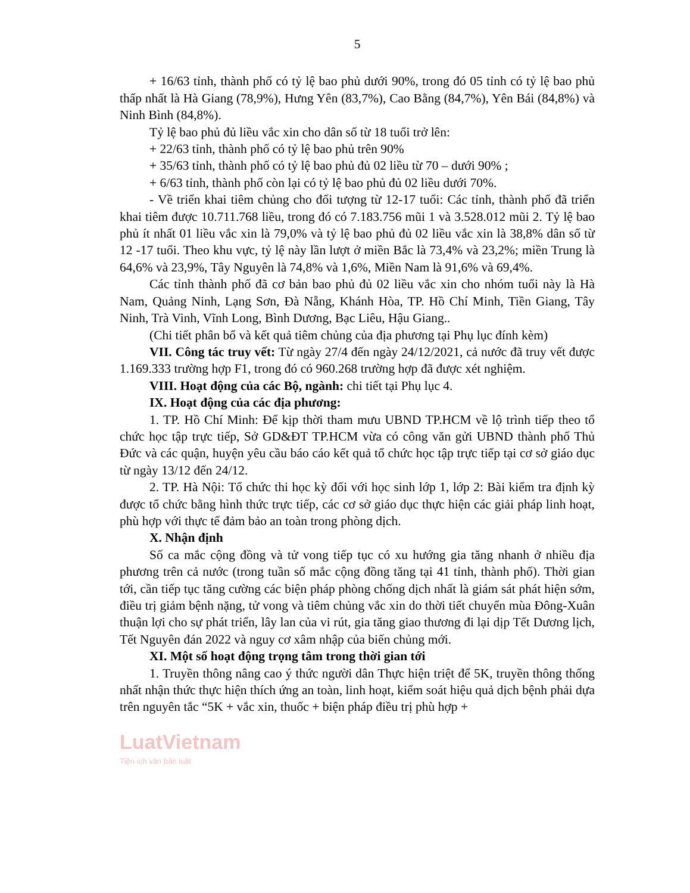5
+ 16/63 tỉnh, thành phố có tỷ lệ bao phủ dưới 90%, trong đó 05 tỉnh có tỷ lệ bao phủ thấp nhất là Hà Giang (78,9%), Hưng Yên (83,7%), Cao Bằng (84,7%), Yên Bái (84,8%) và Ninh Bình (84,8%).
Tỷ lệ bao phủ đủ liều vắc xin cho dân số từ 18 tuổi trở lên:
+ 22/63 tỉnh, thành phố có tỷ lệ bao phủ trên 90%
+ 35/63 tỉnh, thành phố có tỷ lệ bao phủ đủ 02 liều từ 70 – dưới 90% ;
+ 6/63 tỉnh, thành phố còn lại có tỷ lệ bao phủ đủ 02 liều dưới 70%.
- Về triển khai tiêm chủng cho đối tượng từ 12-17 tuổi: Các tỉnh, thành phố đã triển khai tiêm được 10.711.768 liều, trong đó có 7.183.756 mũi 1 và 3.528.012 mũi 2. Tỷ lệ bao phủ ít nhất 01 liều vắc xin là 79,0% và tỷ lệ bao phủ đủ 02 liều vắc xin là 38,8% dân số từ 12 -17 tuổi. Theo khu vực, tỷ lệ này lần lượt ở miền Bắc là 73,4% và 23,2%; miền Trung là 64,6% và 23,9%, Tây Nguyên là 74,8% và 1,6%, Miền Nam là 91,6% và 69,4%.
Các tỉnh thành phố đã cơ bản bao phủ đủ 02 liều vắc xin cho nhóm tuổi này là Hà Nam, Quảng Ninh, Lạng Sơn, Đà Nẵng, Khánh Hòa, TP. Hồ Chí Minh, Tiền Giang, Tây Ninh, Trà Vinh, Vĩnh Long, Bình Dương, Bạc Liêu, Hậu Giang..
(Chi tiết phân bổ và kết quả tiêm chủng của địa phương tại Phụ lục đính kèm)
VII. Công tác truy vết: Từ ngày 27/4 đến ngày 24/12/2021, cả nước đã truy vết được 1.169.333 trường hợp F1, trong đó có 960.268 trường hợp đã được xét nghiệm.
VIII. Hoạt động của các Bộ, ngành: chi tiết tại Phụ lục 4.
IX. Hoạt động của các địa phương:
1. TP. Hồ Chí Minh: Để kịp thời tham mưu UBND TP.HCM về lộ trình tiếp theo tổ chức học tập trực tiếp, Sở GD&ĐT TP.HCM vừa có công văn gửi UBND thành phố Thủ Đức và các quận, huyện yêu cầu báo cáo kết quả tổ chức học tập trực tiếp tại cơ sở giáo dục từ ngày 13/12 đến 24/12.
2. TP. Hà Nội: Tổ chức thi học kỳ đối với học sinh lớp 1, lớp 2: Bài kiểm tra định kỳ được tổ chức bằng hình thức trực tiếp, các cơ sở giáo dục thực hiện các giải pháp linh hoạt, phù hợp với thực tế đảm bảo an toàn trong phòng dịch.
X. Nhận định
Số ca mắc cộng đồng và tử vong tiếp tục có xu hướng gia tăng nhanh ở nhiều địa phương trên cả nước (trong tuần số mắc cộng đồng tăng tại 41 tỉnh, thành phố). Thời gian tới, cần tiếp tục tăng cường các biện pháp phòng chống dịch nhất là giám sát phát hiện sớm, điều trị giảm bệnh nặng, tử vong và tiêm chủng vắc xin do thời tiết chuyển mùa Đông-Xuân thuận lợi cho sự phát triển, lây lan của vi rút, gia tăng giao thương đi lại dịp Tết Dương lịch, Tết Nguyên đán 2022 và nguy cơ xâm nhập của biến chủng mới.
XI. Một số hoạt động trọng tâm trong thời gian tới
1. Truyền thông nâng cao ý thức người dân Thực hiện triệt để 5K, truyền thông thống nhất nhận thức thực hiện thích ứng an toàn, linh hoạt, kiểm soát hiệu quả dịch bệnh phải dựa trên nguyên tắc “5K + vắc xin, thuốc + biện pháp điều trị phù hợp +
LuatVietnam
Tiện ích văn bản luật